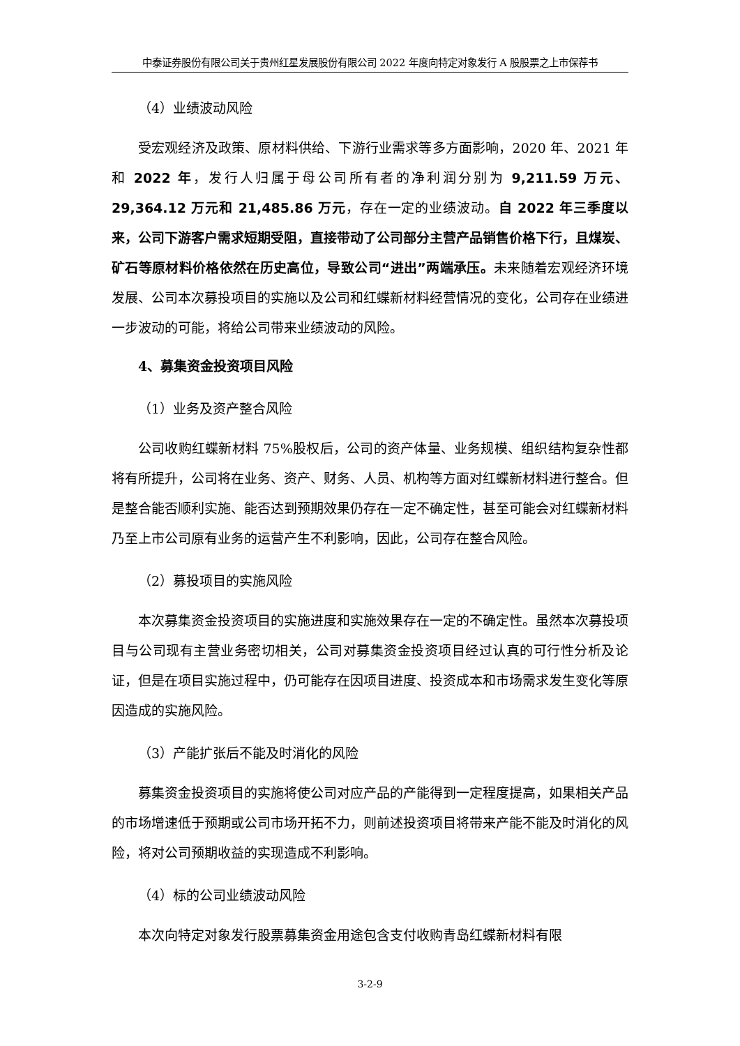中泰证券股份有限公司关于贵州红星发展股份有限公司 2022 年度向特定对象发行 A 股股票之上市保荐书
（4）业绩波动风险
受宏观经济及政策、原材料供给、下游行业需求等多方面影响，2020 年、2021 年和 2022 年，发行人归属于母公司所有者的净利润分别为 9,211.59 万元、29,364.12 万元和 21,485.86 万元，存在一定的业绩波动。自 2022 年三季度以来，公司下游客户需求短期受阻，直接带动了公司部分主营产品销售价格下行，且煤炭、矿石等原材料价格依然在历史高位，导致公司“进出”两端承压。未来随着宏观经济环境发展、公司本次募投项目的实施以及公司和红蝶新材料经营情况的变化，公司存在业绩进一步波动的可能，将给公司带来业绩波动的风险。
4、募集资金投资项目风险
（1）业务及资产整合风险
公司收购红蝶新材料 75%股权后，公司的资产体量、业务规模、组织结构复杂性都将有所提升，公司将在业务、资产、财务、人员、机构等方面对红蝶新材料进行整合。但是整合能否顺利实施、能否达到预期效果仍存在一定不确定性，甚至可能会对红蝶新材料乃至上市公司原有业务的运营产生不利影响，因此，公司存在整合风险。
（2）募投项目的实施风险
本次募集资金投资项目的实施进度和实施效果存在一定的不确定性。虽然本次募投项目与公司现有主营业务密切相关，公司对募集资金投资项目经过认真的可行性分析及论证，但是在项目实施过程中，仍可能存在因项目进度、投资成本和市场需求发生变化等原因造成的实施风险。
（3）产能扩张后不能及时消化的风险
募集资金投资项目的实施将使公司对应产品的产能得到一定程度提高，如果相关产品的市场增速低于预期或公司市场开拓不力，则前述投资项目将带来产能不能及时消化的风险，将对公司预期收益的实现造成不利影响。
（4）标的公司业绩波动风险
本次向特定对象发行股票募集资金用途包含支付收购青岛红蝶新材料有限
3-2-9